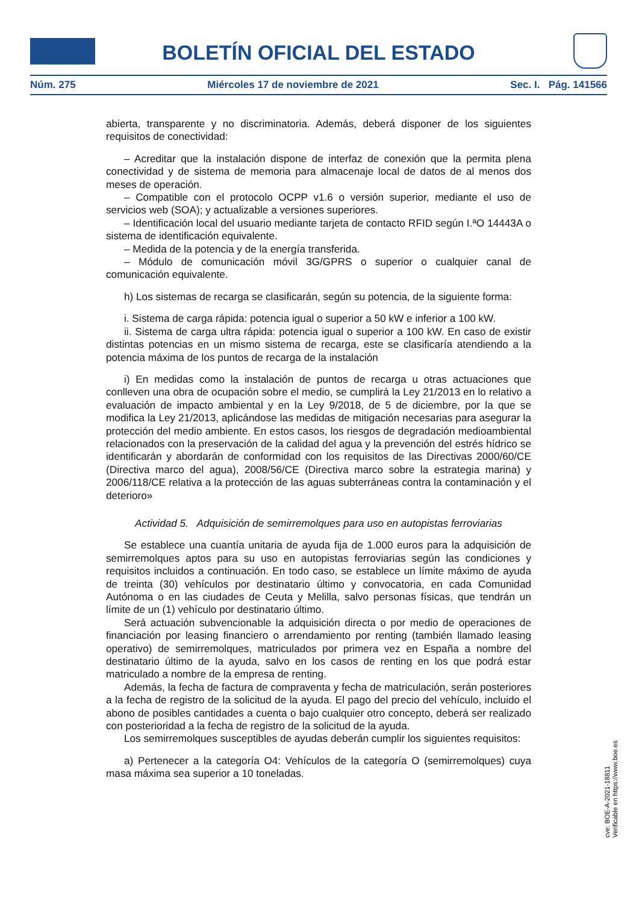BOLETÍN OFICIAL DEL ESTADO
Núm. 275 Miércoles 17 de noviembre de 2021 Sec. I. Pág. 141566
abierta, transparente y no discriminatoria. Además, deberá disponer de los siguientes requisitos de conectividad:
– Acreditar que la instalación dispone de interfaz de conexión que la permita plena conectividad y de sistema de memoria para almacenaje local de datos de al menos dos meses de operación.
– Compatible con el protocolo OCPP v1.6 o versión superior, mediante el uso de servicios web (SOA); y actualizable a versiones superiores.
– Identificación local del usuario mediante tarjeta de contacto RFID según I.ªO 14443A o sistema de identificación equivalente.
– Medida de la potencia y de la energía transferida.
– Módulo de comunicación móvil 3G/GPRS o superior o cualquier canal de comunicación equivalente.
h) Los sistemas de recarga se clasificarán, según su potencia, de la siguiente forma:
i. Sistema de carga rápida: potencia igual o superior a 50 kW e inferior a 100 kW.
ii. Sistema de carga ultra rápida: potencia igual o superior a 100 kW. En caso de existir distintas potencias en un mismo sistema de recarga, este se clasificaría atendiendo a la potencia máxima de los puntos de recarga de la instalación
i) En medidas como la instalación de puntos de recarga u otras actuaciones que conlleven una obra de ocupación sobre el medio, se cumplirá la Ley 21/2013 en lo relativo a evaluación de impacto ambiental y en la Ley 9/2018, de 5 de diciembre, por la que se modifica la Ley 21/2013, aplicándose las medidas de mitigación necesarias para asegurar la protección del medio ambiente. En estos casos, los riesgos de degradación medioambiental relacionados con la preservación de la calidad del agua y la prevención del estrés hídrico se identificarán y abordarán de conformidad con los requisitos de las Directivas 2000/60/CE (Directiva marco del agua), 2008/56/CE (Directiva marco sobre la estrategia marina) y 2006/118/CE relativa a la protección de las aguas subterráneas contra la contaminación y el deterioro»
Actividad 5. Adquisición de semirremolques para uso en autopistas ferroviarias
Se establece una cuantía unitaria de ayuda fija de 1.000 euros para la adquisición de semirremolques aptos para su uso en autopistas ferroviarias según las condiciones y requisitos incluidos a continuación. En todo caso, se establece un límite máximo de ayuda de treinta (30) vehículos por destinatario último y convocatoria, en cada Comunidad Autónoma o en las ciudades de Ceuta y Melilla, salvo personas físicas, que tendrán un límite de un (1) vehículo por destinatario último.
Será actuación subvencionable la adquisición directa o por medio de operaciones de financiación por leasing financiero o arrendamiento por renting (también llamado leasing operativo) de semirremolques, matriculados por primera vez en España a nombre del destinatario último de la ayuda, salvo en los casos de renting en los que podrá estar matriculado a nombre de la empresa de renting.
Además, la fecha de factura de compraventa y fecha de matriculación, serán posteriores a la fecha de registro de la solicitud de la ayuda. El pago del precio del vehículo, incluido el abono de posibles cantidades a cuenta o bajo cualquier otro concepto, deberá ser realizado con posterioridad a la fecha de registro de la solicitud de la ayuda.
Los semirremolques susceptibles de ayudas deberán cumplir los siguientes requisitos:
a) Pertenecer a la categoría O4: Vehículos de la categoría O (semirremolques) cuya masa máxima sea superior a 10 toneladas.
cve: BOE-A-2021-18811
Verificable en https://www.boe.es